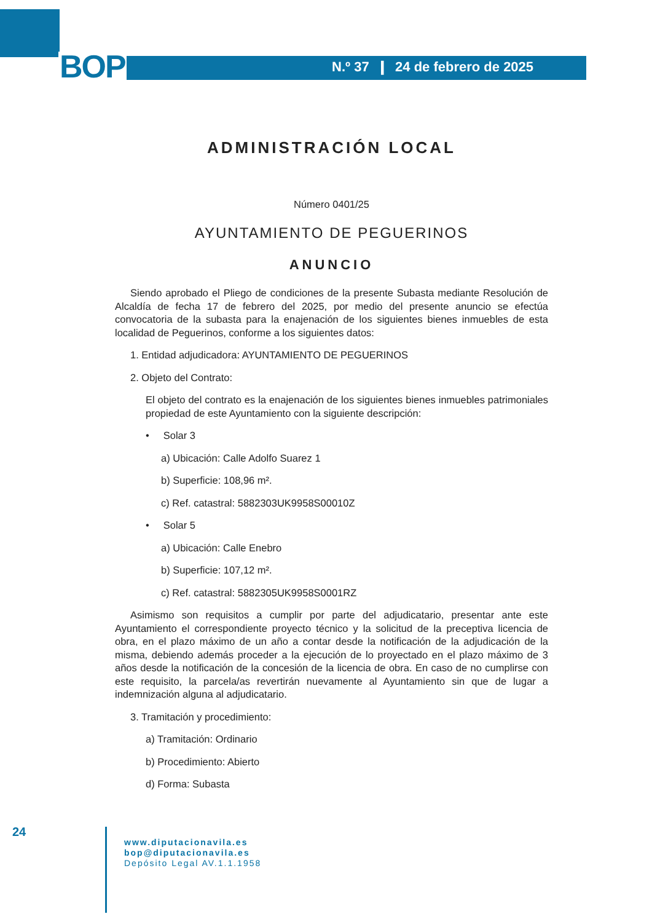BOP
N.º 37 ❙ 24 de febrero de 2025
ADMINISTRACIÓN LOCAL
Número 0401/25
AYUNTAMIENTO DE PEGUERINOS
ANUNCIO
Siendo aprobado el Pliego de condiciones de la presente Subasta mediante Resolución de Alcaldía de fecha 17 de febrero del 2025, por medio del presente anuncio se efectúa convocatoria de la subasta para la enajenación de los siguientes bienes inmuebles de esta localidad de Peguerinos, conforme a los siguientes datos:
1. Entidad adjudicadora: AYUNTAMIENTO DE PEGUERINOS
2. Objeto del Contrato:
El objeto del contrato es la enajenación de los siguientes bienes inmuebles patrimoniales propiedad de este Ayuntamiento con la siguiente descripción:
• Solar 3
a) Ubicación: Calle Adolfo Suarez 1
b) Superficie: 108,96 m².
c) Ref. catastral: 5882303UK9958S00010Z
• Solar 5
a) Ubicación: Calle Enebro
b) Superficie: 107,12 m².
c) Ref. catastral: 5882305UK9958S0001RZ
Asimismo son requisitos a cumplir por parte del adjudicatario, presentar ante este Ayuntamiento el correspondiente proyecto técnico y la solicitud de la preceptiva licencia de obra, en el plazo máximo de un año a contar desde la notificación de la adjudicación de la misma, debiendo además proceder a la ejecución de lo proyectado en el plazo máximo de 3 años desde la notificación de la concesión de la licencia de obra. En caso de no cumplirse con este requisito, la parcela/as revertirán nuevamente al Ayuntamiento sin que de lugar a indemnización alguna al adjudicatario.
3. Tramitación y procedimiento:
a) Tramitación: Ordinario
b) Procedimiento: Abierto
d) Forma: Subasta
24
www.diputacionavila.es
bop@diputacionavila.es
Depósito Legal AV.1.1.1958